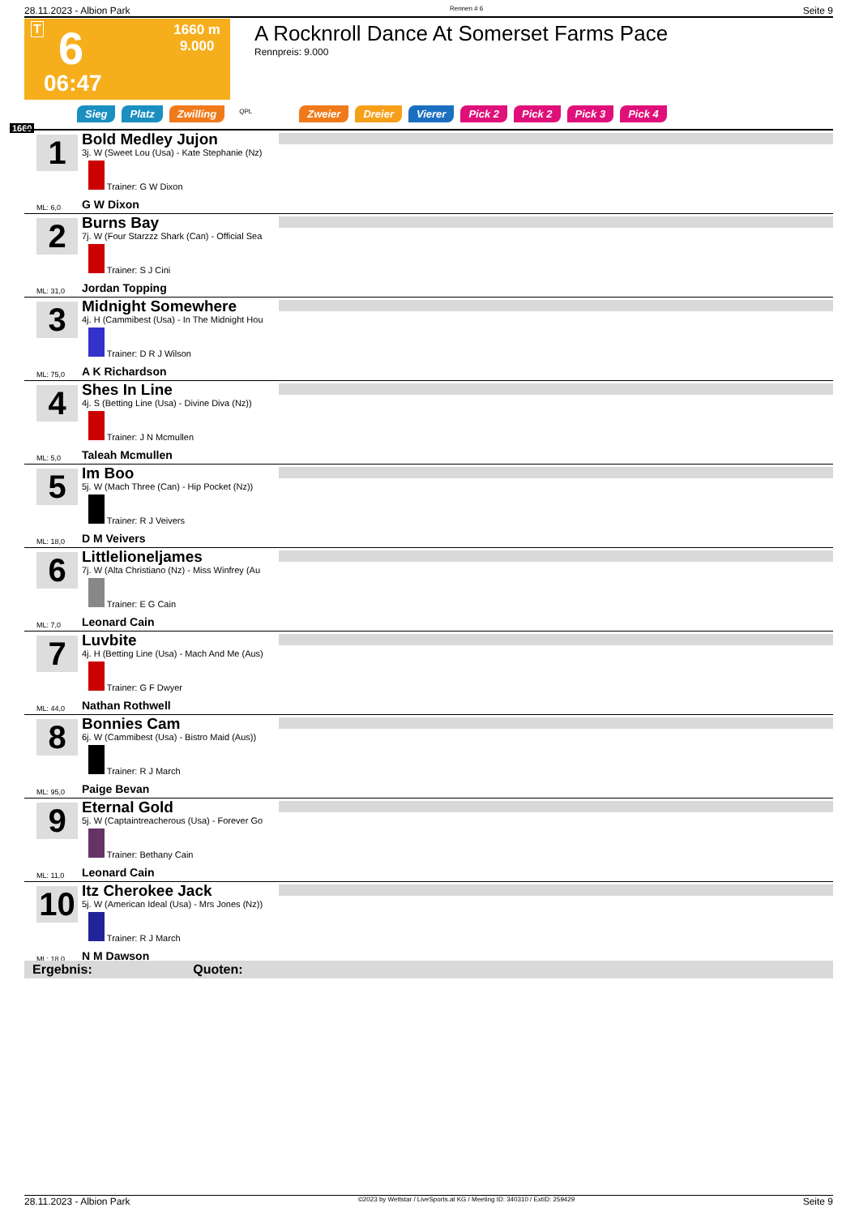28.11.2023 - Albion Park Rennen # 6 Seite 9
T 6
1660 m
9.000
06:47
A Rocknroll Dance At Somerset Farms Pace
Rennpreis: 9.000
Sieg Platz Zwilling QPL Zweier Dreier Vierer Pick 2 Pick 2 Pick 3 Pick 4
1660
1
Bold Medley Jujon
3j. W (Sweet Lou (Usa) - Kate Stephanie (Nz)
Trainer: G W Dixon
ML: 6,0 G W Dixon
2
Burns Bay
7j. W (Four Starzzz Shark (Can) - Official Sea
Trainer: S J Cini
ML: 31,0 Jordan Topping
3
Midnight Somewhere
4j. H (Cammibest (Usa) - In The Midnight Hou
Trainer: D R J Wilson
ML: 75,0 A K Richardson
4
Shes In Line
4j. S (Betting Line (Usa) - Divine Diva (Nz))
Trainer: J N Mcmullen
ML: 5,0 Taleah Mcmullen
5
Im Boo
5j. W (Mach Three (Can) - Hip Pocket (Nz))
Trainer: R J Veivers
ML: 18,0 D M Veivers
6
Littlelioneljames
7j. W (Alta Christiano (Nz) - Miss Winfrey (Au
Trainer: E G Cain
ML: 7,0 Leonard Cain
7
Luvbite
4j. H (Betting Line (Usa) - Mach And Me (Aus)
Trainer: G F Dwyer
ML: 44,0 Nathan Rothwell
8
Bonnies Cam
6j. W (Cammibest (Usa) - Bistro Maid (Aus))
Trainer: R J March
ML: 95,0 Paige Bevan
9
Eternal Gold
5j. W (Captaintreacherous (Usa) - Forever Go
Trainer: Bethany Cain
ML: 11,0 Leonard Cain
10
Itz Cherokee Jack
5j. W (American Ideal (Usa) - Mrs Jones (Nz))
Trainer: R J March
ML: 18,0 N M Dawson
Ergebnis: Quoten:
28.11.2023 - Albion Park ©2023 by Wettstar / LiveSports.at KG / Meeting ID: 340310 / ExtID: 259429 Seite 9